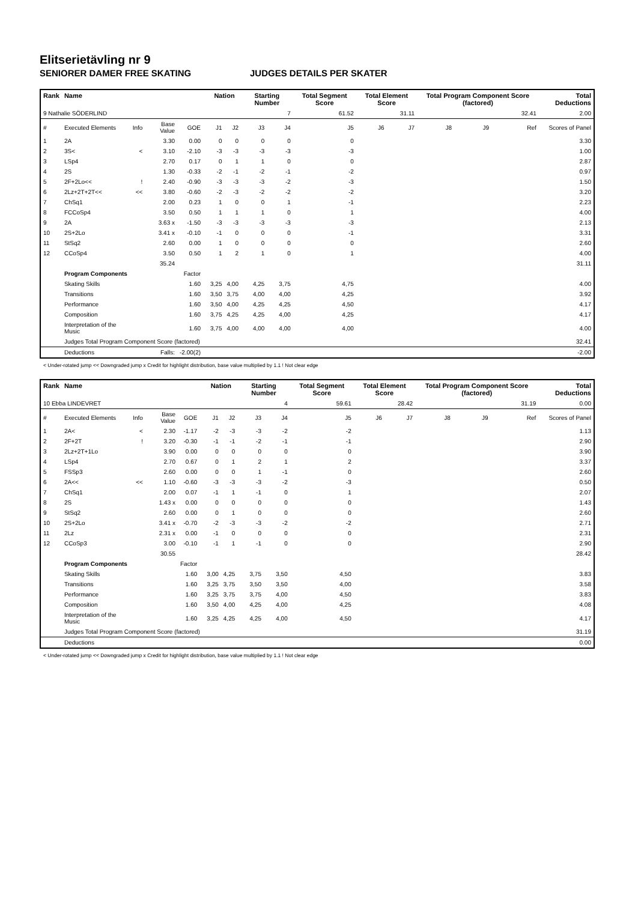Elitserietävling nr 9
SENIORER DAMER FREE SKATING JUDGES DETAILS PER SKATER
| Rank | Name | | | | | Nation | | Starting Number | | Total Segment Score | Total Element Score | | Total Program Component Score (factored) | | | Total Deductions |
| --- | --- | --- | --- | --- | --- | --- | --- | --- | --- | --- | --- | --- | --- | --- | --- | --- |
| 9 Nathalie SÖDERLIND | | | | | | | | 7 | | 61.52 | 31.11 | | 32.41 | | | 2.00 |
| # | Executed Elements | Info | Base Value | GOE | | J1 | J2 | J3 | J4 | J5 | J6 | J7 | J8 | J9 | Ref | Scores of Panel |
| 1 | 2A | | 3.30 | 0.00 | | 0 | 0 | 0 | 0 | 0 | | | | | | 3.30 |
| 2 | 3S< | < | 3.10 | -2.10 | | -3 | -3 | -3 | -3 | -3 | | | | | | 1.00 |
| 3 | LSp4 | | 2.70 | 0.17 | | 0 | 1 | 1 | 0 | 0 | | | | | | 2.87 |
| 4 | 2S | | 1.30 | -0.33 | | -2 | -1 | -2 | -1 | -2 | | | | | | 0.97 |
| 5 | 2F+2Lo<< | ! | 2.40 | -0.90 | | -3 | -3 | -3 | -2 | -3 | | | | | | 1.50 |
| 6 | 2Lz+2T+2T<< | << | 3.80 | -0.60 | | -2 | -3 | -2 | -2 | -2 | | | | | | 3.20 |
| 7 | ChSq1 | | 2.00 | 0.23 | | 1 | 0 | 0 | 1 | -1 | | | | | | 2.23 |
| 8 | FCCoSp4 | | 3.50 | 0.50 | | 1 | 1 | 1 | 0 | 1 | | | | | | 4.00 |
| 9 | 2A | | 3.63 x | -1.50 | | -3 | -3 | -3 | -3 | -3 | | | | | | 2.13 |
| 10 | 2S+2Lo | | 3.41 x | -0.10 | | -1 | 0 | 0 | 0 | -1 | | | | | | 3.31 |
| 11 | StSq2 | | 2.60 | 0.00 | | 1 | 0 | 0 | 0 | 0 | | | | | | 2.60 |
| 12 | CCoSp4 | | 3.50 | 0.50 | | 1 | 2 | 1 | 0 | 1 | | | | | | 4.00 |
| | | | 35.24 | | | | | | | | | | | | | 31.11 |
| | Program Components | | | Factor | | | | | | | | | | | | |
| | Skating Skills | | | 1.60 | | 3,25 | 4,00 | 4,25 | 3,75 | 4,75 | | | | | | 4.00 |
| | Transitions | | | 1.60 | | 3,50 | 3,75 | 4,00 | 4,00 | 4,25 | | | | | | 3.92 |
| | Performance | | | 1.60 | | 3,50 | 4,00 | 4,25 | 4,25 | 4,50 | | | | | | 4.17 |
| | Composition | | | 1.60 | | 3,75 | 4,25 | 4,25 | 4,00 | 4,25 | | | | | | 4.17 |
| | Interpretation of the Music | | | 1.60 | | 3,75 | 4,00 | 4,00 | 4,00 | 4,00 | | | | | | 4.00 |
| | Judges Total Program Component Score (factored) | | | | | | | | | | | | | | | 32.41 |
| | Deductions | | Falls: | -2.00(2) | | | | | | | | | | | | -2.00 |
< Under-rotated jump << Downgraded jump x Credit for highlight distribution, base value multiplied by 1.1 ! Not clear edge
| Rank | Name | | | | | Nation | | Starting Number | | Total Segment Score | Total Element Score | | Total Program Component Score (factored) | | | Total Deductions |
| --- | --- | --- | --- | --- | --- | --- | --- | --- | --- | --- | --- | --- | --- | --- | --- | --- |
| 10 Ebba LINDEVRET | | | | | | | | 4 | | 59.61 | 28.42 | | 31.19 | | | 0.00 |
| # | Executed Elements | Info | Base Value | GOE | | J1 | J2 | J3 | J4 | J5 | J6 | J7 | J8 | J9 | Ref | Scores of Panel |
| 1 | 2A< | < | 2.30 | -1.17 | | -2 | -3 | -3 | -2 | -2 | | | | | | 1.13 |
| 2 | 2F+2T | ! | 3.20 | -0.30 | | -1 | -1 | -2 | -1 | -1 | | | | | | 2.90 |
| 3 | 2Lz+2T+1Lo | | 3.90 | 0.00 | | 0 | 0 | 0 | 0 | 0 | | | | | | 3.90 |
| 4 | LSp4 | | 2.70 | 0.67 | | 0 | 1 | 2 | 1 | 2 | | | | | | 3.37 |
| 5 | FSSp3 | | 2.60 | 0.00 | | 0 | 0 | 1 | -1 | 0 | | | | | | 2.60 |
| 6 | 2A<< | << | 1.10 | -0.60 | | -3 | -3 | -3 | -2 | -3 | | | | | | 0.50 |
| 7 | ChSq1 | | 2.00 | 0.07 | | -1 | 1 | -1 | 0 | 1 | | | | | | 2.07 |
| 8 | 2S | | 1.43 x | 0.00 | | 0 | 0 | 0 | 0 | 0 | | | | | | 1.43 |
| 9 | StSq2 | | 2.60 | 0.00 | | 0 | 1 | 0 | 0 | 0 | | | | | | 2.60 |
| 10 | 2S+2Lo | | 3.41 x | -0.70 | | -2 | -3 | -3 | -2 | -2 | | | | | | 2.71 |
| 11 | 2Lz | | 2.31 x | 0.00 | | -1 | 0 | 0 | 0 | 0 | | | | | | 2.31 |
| 12 | CCoSp3 | | 3.00 | -0.10 | | -1 | 1 | -1 | 0 | 0 | | | | | | 2.90 |
| | | | 30.55 | | | | | | | | | | | | | 28.42 |
| | Program Components | | | Factor | | | | | | | | | | | | |
| | Skating Skills | | | 1.60 | | 3,00 | 4,25 | 3,75 | 3,50 | 4,50 | | | | | | 3.83 |
| | Transitions | | | 1.60 | | 3,25 | 3,75 | 3,50 | 3,50 | 4,00 | | | | | | 3.58 |
| | Performance | | | 1.60 | | 3,25 | 3,75 | 3,75 | 4,00 | 4,50 | | | | | | 3.83 |
| | Composition | | | 1.60 | | 3,50 | 4,00 | 4,25 | 4,00 | 4,25 | | | | | | 4.08 |
| | Interpretation of the Music | | | 1.60 | | 3,25 | 4,25 | 4,25 | 4,00 | 4,50 | | | | | | 4.17 |
| | Judges Total Program Component Score (factored) | | | | | | | | | | | | | | | 31.19 |
| | Deductions | | | | | | | | | | | | | | | 0.00 |
< Under-rotated jump << Downgraded jump x Credit for highlight distribution, base value multiplied by 1.1 ! Not clear edge